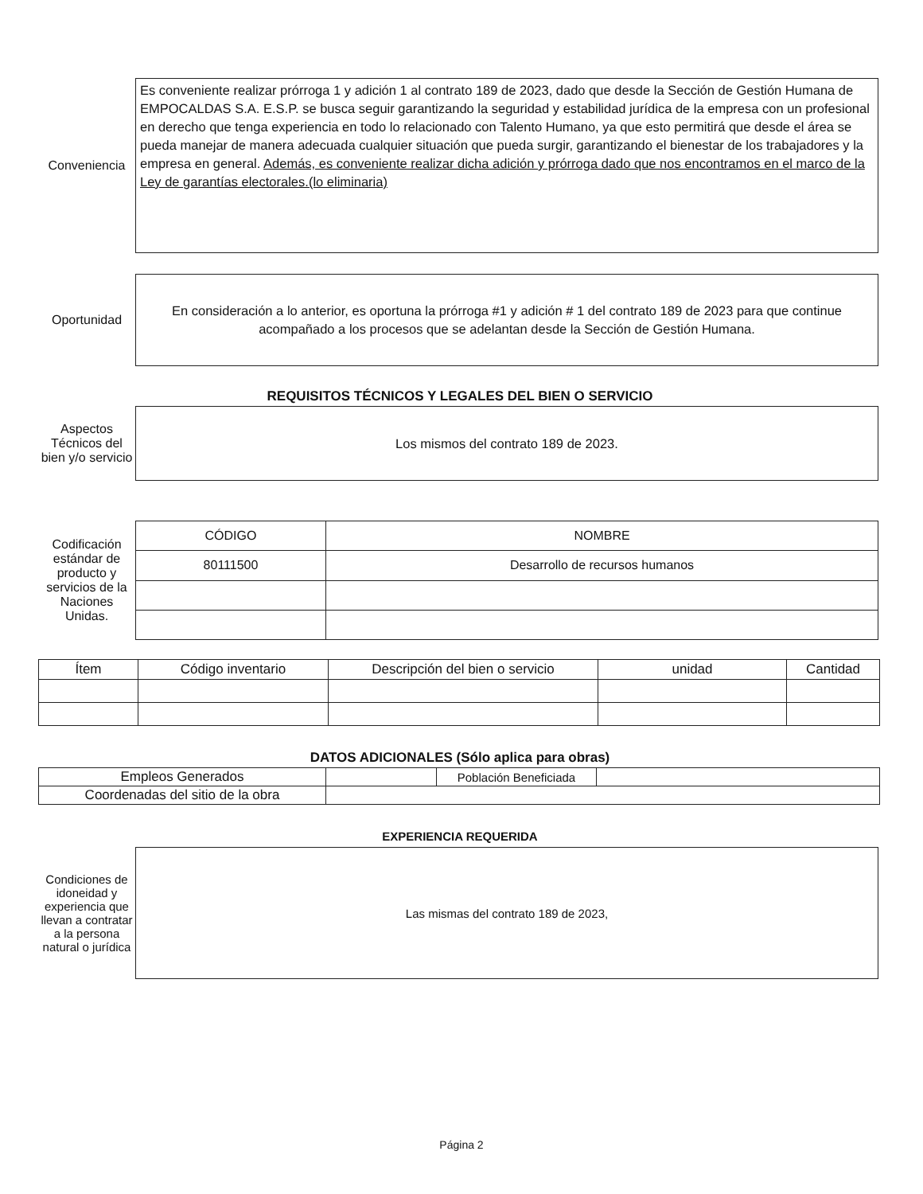Conveniencia
Es conveniente realizar prórroga 1 y adición 1 al contrato 189 de 2023, dado que desde la Sección de Gestión Humana de EMPOCALDAS S.A. E.S.P. se busca seguir garantizando la seguridad y estabilidad jurídica de la empresa con un profesional en derecho que tenga experiencia en todo lo relacionado con Talento Humano, ya que esto permitirá que desde el área se pueda manejar de manera adecuada cualquier situación que pueda surgir, garantizando el bienestar de los trabajadores y la empresa en general. Además, es conveniente realizar dicha adición y prórroga dado que nos encontramos en el marco de la Ley de garantías electorales.(lo eliminaria)
Oportunidad
En consideración a lo anterior, es oportuna la prórroga #1 y adición # 1 del contrato 189 de 2023 para que continue acompañado a los procesos que se adelantan desde la Sección de Gestión Humana.
REQUISITOS TÉCNICOS Y LEGALES DEL BIEN O SERVICIO
Aspectos Técnicos del bien y/o servicio
Los mismos del contrato 189 de 2023.
Codificación estándar de producto y servicios de la Naciones Unidas.
| CÓDIGO | NOMBRE |
| --- | --- |
| 80111500 | Desarrollo de recursos humanos |
| Ítem | Código inventario | Descripción del bien o servicio | unidad | Cantidad |
| --- | --- | --- | --- | --- |
DATOS ADICIONALES (Sólo aplica para obras)
| Empleos Generados | | Población Beneficiada | |
| Coordenadas del sitio de la obra | | | |
EXPERIENCIA REQUERIDA
Condiciones de idoneidad y experiencia que llevan a contratar a la persona natural o jurídica
Las mismas del contrato 189 de 2023,
Página 2